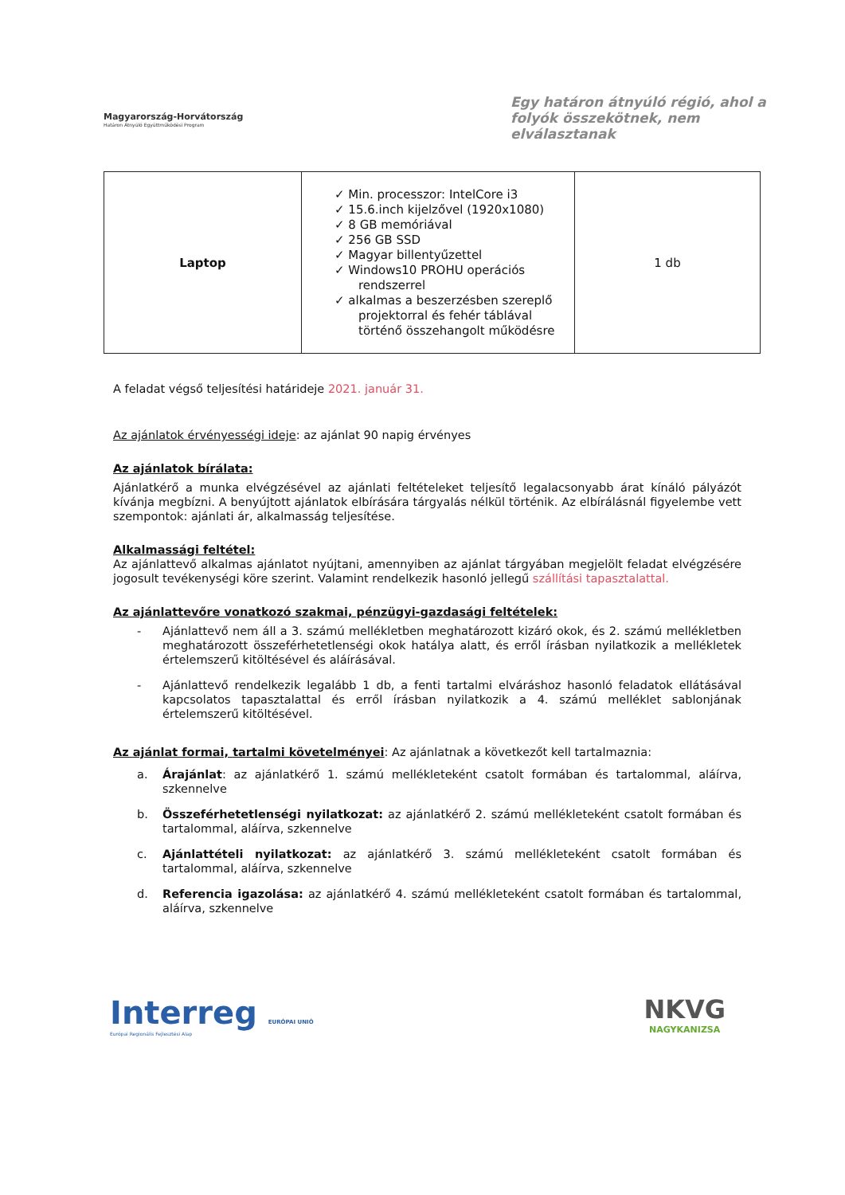Magyarország-Horvátország
Határon Átnyúló Együttműködési Program
Egy határon átnyúló régió, ahol a folyók összekötnek, nem elválasztanak
| Laptop | ✓ Min. processzor: IntelCore i3 ✓ 15.6.inch kijelzővel (1920x1080) ✓ 8 GB memóriával ✓ 256 GB SSD ✓ Magyar billentyűzettel ✓ Windows10 PROHU operációs rendszerrel ✓ alkalmas a beszerzésben szereplő projektorral és fehér táblával történő összehangolt működésre | 1 db |
A feladat végső teljesítési határideje 2021. január 31.
Az ajánlatok érvényességi ideje: az ajánlat 90 napig érvényes
Az ajánlatok bírálata:
Ajánlatkérő a munka elvégzésével az ajánlati feltételeket teljesítő legalacsonyabb árat kínáló pályázót kívánja megbízni. A benyújtott ajánlatok elbírására tárgyalás nélkül történik. Az elbírálásnál figyelembe vett szempontok: ajánlati ár, alkalmasság teljesítése.
Alkalmassági feltétel:
Az ajánlattevő alkalmas ajánlatot nyújtani, amennyiben az ajánlat tárgyában megjelölt feladat elvégzésére jogosult tevékenységi köre szerint. Valamint rendelkezik hasonló jellegű szállítási tapasztalattal.
Az ajánlattevőre vonatkozó szakmai, pénzügyi-gazdasági feltételek:
- Ajánlattevő nem áll a 3. számú mellékletben meghatározott kizáró okok, és 2. számú mellékletben meghatározott összeférhetetlenségi okok hatálya alatt, és erről írásban nyilatkozik a mellékletek értelemszerű kitöltésével és aláírásával.
- Ajánlattevő rendelkezik legalább 1 db, a fenti tartalmi elváráshoz hasonló feladatok ellátásával kapcsolatos tapasztalattal és erről írásban nyilatkozik a 4. számú melléklet sablonjának értelemszerű kitöltésével.
Az ajánlat formai, tartalmi követelményei: Az ajánlatnak a következőt kell tartalmaznia:
a. Árajánlat: az ajánlatkérő 1. számú mellékleteként csatolt formában és tartalommal, aláírva, szkennelve
b. Összeférhetetlenségi nyilatkozat: az ajánlatkérő 2. számú mellékleteként csatolt formában és tartalommal, aláírva, szkennelve
c. Ajánlattételi nyilatkozat: az ajánlatkérő 3. számú mellékleteként csatolt formában és tartalommal, aláírva, szkennelve
d. Referencia igazolása: az ajánlatkérő 4. számú mellékleteként csatolt formában és tartalommal, aláírva, szkennelve
Interreg EURÓPAI UNIÓ
Európai Regionális Fejlesztési Alap
NKVG
NAGYKANIZSA